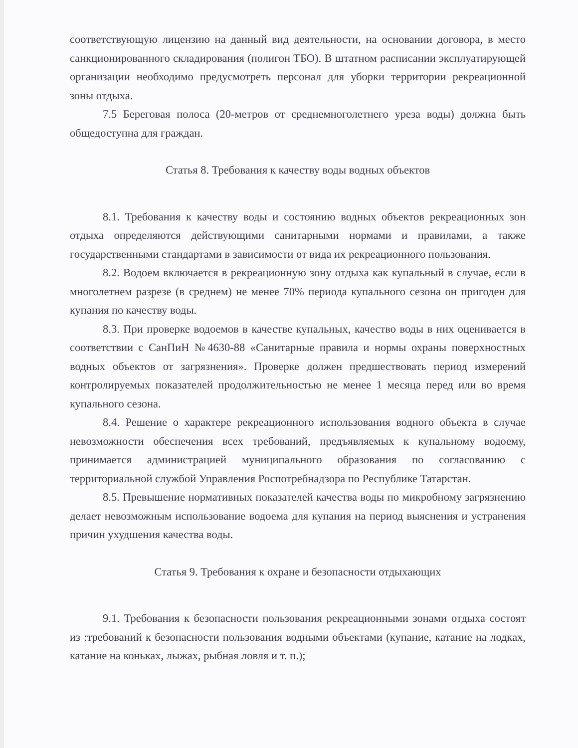соответствующую лицензию на данный вид деятельности, на основании договора, в место санкционированного складирования (полигон ТБО). В штатном расписании эксплуатирующей организации необходимо предусмотреть персонал для уборки территории рекреационной зоны отдыха.
7.5 Береговая полоса (20-метров от среднемноголетнего уреза воды) должна быть общедоступна для граждан.
Статья 8. Требования к качеству воды водных объектов
8.1. Требования к качеству воды и состоянию водных объектов рекреационных зон отдыха определяются действующими санитарными нормами и правилами, а также государственными стандартами в зависимости от вида их рекреационного пользования.
8.2. Водоем включается в рекреационную зону отдыха как купальный в случае, если в многолетнем разрезе (в среднем) не менее 70% периода купального сезона он пригоден для купания по качеству воды.
8.3. При проверке водоемов в качестве купальных, качество воды в них оценивается в соответствии с СанПиН №4630-88 «Санитарные правила и нормы охраны поверхностных водных объектов от загрязнения». Проверке должен предшествовать период измерений контролируемых показателей продолжительностью не менее 1 месяца перед или во время купального сезона.
8.4. Решение о характере рекреационного использования водного объекта в случае невозможности обеспечения всех требований, предъявляемых к купальному водоему, принимается администрацией муниципального образования по согласованию с территориальной службой Управления Роспотребнадзора по Республике Татарстан.
8.5. Превышение нормативных показателей качества воды по микробному загрязнению делает невозможным использование водоема для купания на период выяснения и устранения причин ухудшения качества воды.
Статья 9. Требования к охране и безопасности отдыхающих
9.1. Требования к безопасности пользования рекреационными зонами отдыха состоят из :требований к безопасности пользования водными объектами (купание, катание на лодках, катание на коньках, лыжах, рыбная ловля и т. п.);